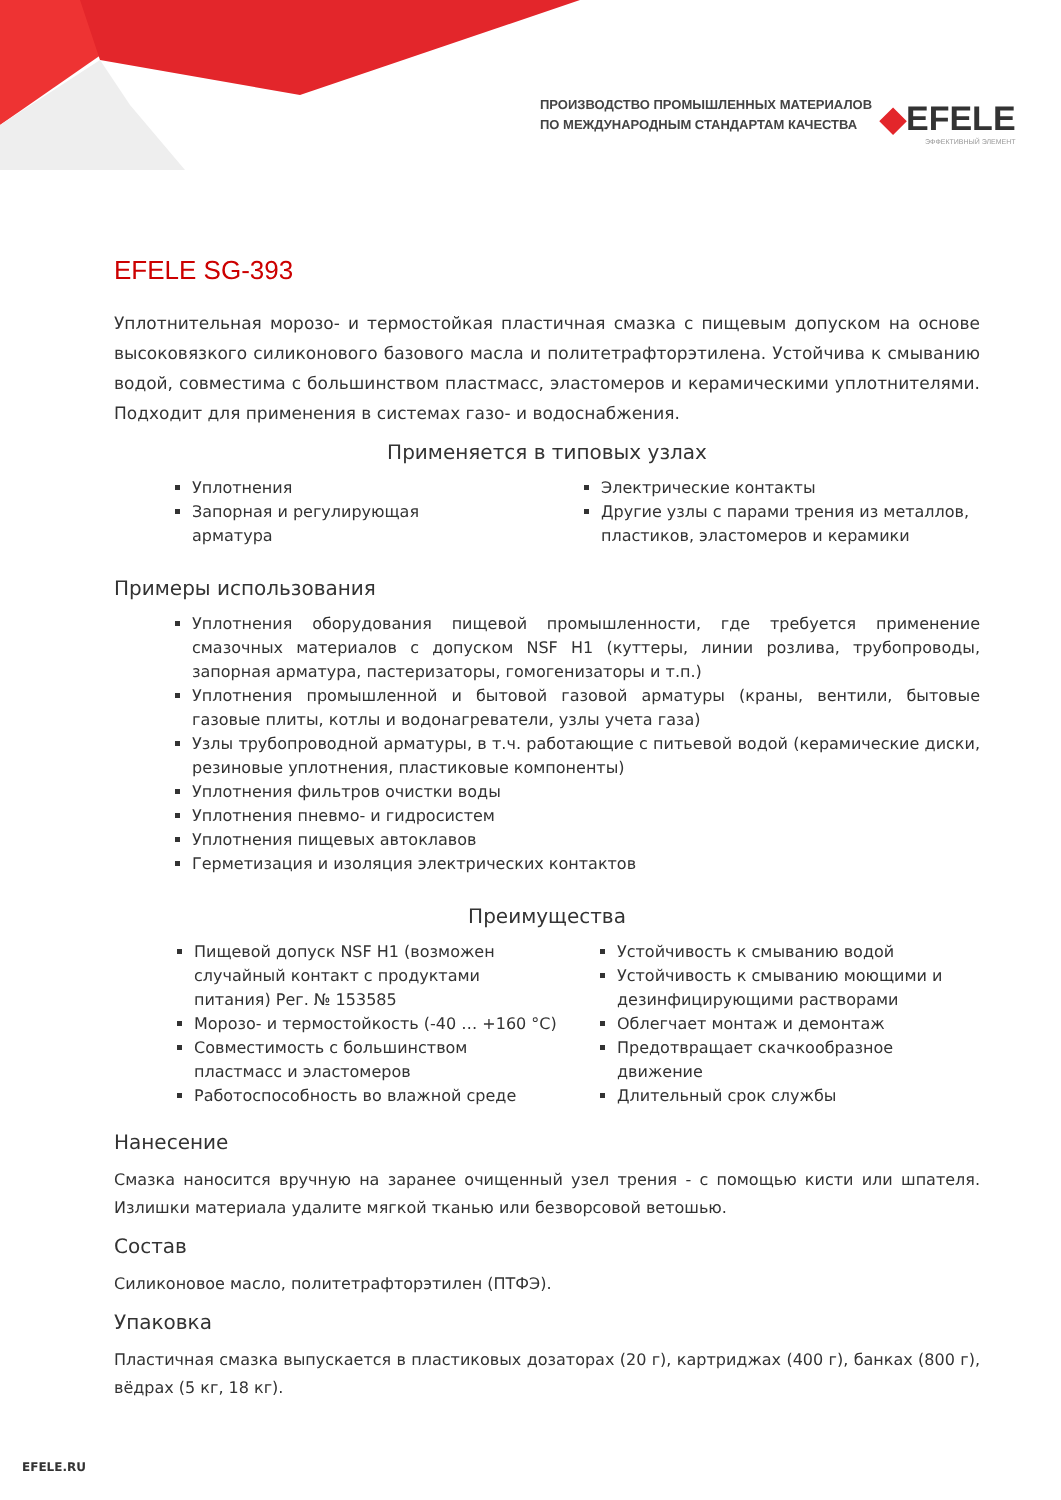ПРОИЗВОДСТВО ПРОМЫШЛЕННЫХ МАТЕРИАЛОВ
ПО МЕЖДУНАРОДНЫМ СТАНДАРТАМ КАЧЕСТВА
◆EFELE
ЭФФЕКТИВНЫЙ ЭЛЕМЕНТ
EFELE SG-393
Уплотнительная морозо- и термостойкая пластичная смазка с пищевым допуском на основе высоковязкого силиконового базового масла и политетрафторэтилена. Устойчива к смыванию водой, совместима с большинством пластмасс, эластомеров и керамическими уплотнителями. Подходит для применения в системах газо- и водоснабжения.
Применяется в типовых узлах
Уплотнения
Запорная и регулирующая
арматура
Электрические контакты
Другие узлы с парами трения из металлов, пластиков, эластомеров и керамики
Примеры использования
Уплотнения оборудования пищевой промышленности, где требуется применение смазочных материалов с допуском NSF H1 (куттеры, линии розлива, трубопроводы, запорная арматура, пастеризаторы, гомогенизаторы и т.п.)
Уплотнения промышленной и бытовой газовой арматуры (краны, вентили, бытовые газовые плиты, котлы и водонагреватели, узлы учета газа)
Узлы трубопроводной арматуры, в т.ч. работающие с питьевой водой (керамические диски, резиновые уплотнения, пластиковые компоненты)
Уплотнения фильтров очистки воды
Уплотнения пневмо- и гидросистем
Уплотнения пищевых автоклавов
Герметизация и изоляция электрических контактов
Преимущества
Пищевой допуск NSF H1 (возможен случайный контакт с продуктами питания) Рег. № 153585
Морозо- и термостойкость (-40 … +160 °С)
Совместимость с большинством пластмасс и эластомеров
Работоспособность во влажной среде
Устойчивость к смыванию водой
Устойчивость к смыванию моющими и дезинфицирующими растворами
Облегчает монтаж и демонтаж
Предотвращает скачкообразное движение
Длительный срок службы
Нанесение
Смазка наносится вручную на заранее очищенный узел трения - с помощью кисти или шпателя. Излишки материала удалите мягкой тканью или безворсовой ветошью.
Состав
Силиконовое масло, политетрафторэтилен (ПТФЭ).
Упаковка
Пластичная смазка выпускается в пластиковых дозаторах (20 г), картриджах (400 г), банках (800 г), вёдрах (5 кг, 18 кг).
EFELE.RU